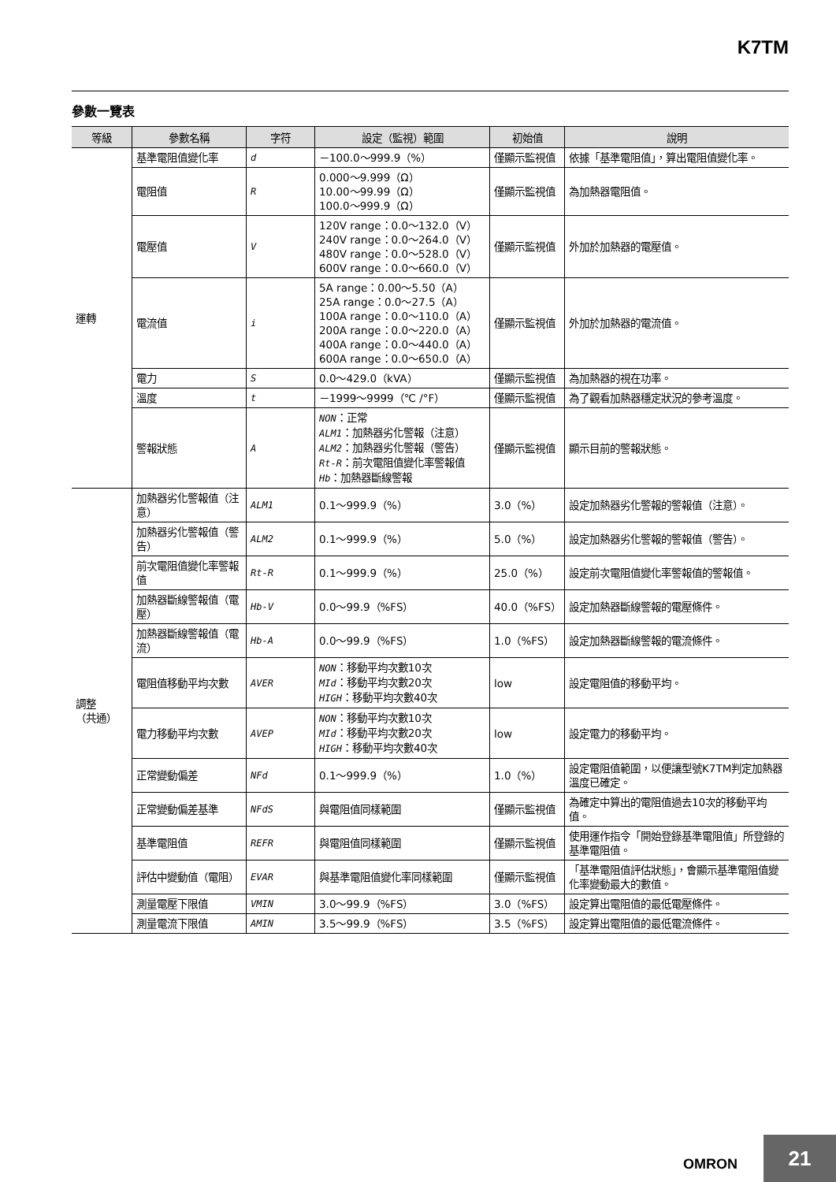K7TM
參數一覽表
| 等級 | 參數名稱 | 字符 | 設定（監視）範圍 | 初始值 | 說明 |
| --- | --- | --- | --- | --- | --- |
| 運轉 | 基準電阻值變化率 | d | －100.0～999.9（%） | 僅顯示監視值 | 依據「基準電阻值」，算出電阻值變化率。 |
| | 電阻值 | R | 0.000～9.999（Ω） 10.00～99.99（Ω） 100.0～999.9（Ω） | 僅顯示監視值 | 為加熱器電阻值。 |
| | 電壓值 | V | 120V range：0.0～132.0（V） 240V range：0.0～264.0（V） 480V range：0.0～528.0（V） 600V range：0.0～660.0（V） | 僅顯示監視值 | 外加於加熱器的電壓值。 |
| | 電流值 | i | 5A range：0.00～5.50（A） 25A range：0.0～27.5（A） 100A range：0.0～110.0（A） 200A range：0.0～220.0（A） 400A range：0.0～440.0（A） 600A range：0.0～650.0（A） | 僅顯示監視值 | 外加於加熱器的電流值。 |
| | 電力 | S | 0.0～429.0（kVA） | 僅顯示監視值 | 為加熱器的視在功率。 |
| | 溫度 | t | －1999～9999（℃ /°F） | 僅顯示監視值 | 為了觀看加熱器穩定狀況的參考溫度。 |
| | 警報狀態 | A | NON ：正常 ALM1 ：加熱器劣化警報（注意） ALM2 ：加熱器劣化警報（警告） Rt-R ：前次電阻值變化率警報值 Hb ：加熱器斷線警報 | 僅顯示監視值 | 顯示目前的警報狀態。 |
| 調整 （共通） | 加熱器劣化警報值（注意） | ALM1 | 0.1～999.9（%） | 3.0（%） | 設定加熱器劣化警報的警報值（注意）。 |
| | 加熱器劣化警報值（警告） | ALM2 | 0.1～999.9（%） | 5.0（%） | 設定加熱器劣化警報的警報值（警告）。 |
| | 前次電阻值變化率警報值 | Rt-R | 0.1～999.9（%） | 25.0（%） | 設定前次電阻值變化率警報值的警報值。 |
| | 加熱器斷線警報值（電壓） | Hb-V | 0.0～99.9（%FS） | 40.0（%FS） | 設定加熱器斷線警報的電壓條件。 |
| | 加熱器斷線警報值（電流） | Hb-A | 0.0～99.9（%FS） | 1.0（%FS） | 設定加熱器斷線警報的電流條件。 |
| | 電阻值移動平均次數 | AVER | NON ：移動平均次數10次 MId ：移動平均次數20次 HIGH ：移動平均次數40次 | low | 設定電阻值的移動平均。 |
| | 電力移動平均次數 | AVEP | NON ：移動平均次數10次 MId ：移動平均次數20次 HIGH ：移動平均次數40次 | low | 設定電力的移動平均。 |
| | 正常變動偏差 | NFd | 0.1～999.9（%） | 1.0（%） | 設定電阻值範圍，以便讓型號K7TM判定加熱器溫度已確定。 |
| | 正常變動偏差基準 | NFdS | 與電阻值同樣範圍 | 僅顯示監視值 | 為確定中算出的電阻值過去10次的移動平均值。 |
| | 基準電阻值 | REFR | 與電阻值同樣範圍 | 僅顯示監視值 | 使用運作指令「開始登錄基準電阻值」所登錄的基準電阻值。 |
| | 評估中變動值（電阻） | EVAR | 與基準電阻值變化率同樣範圍 | 僅顯示監視值 | 「基準電阻值評估狀態」，會顯示基準電阻值變化率變動最大的數值。 |
| | 測量電壓下限值 | VMIN | 3.0～99.9（%FS） | 3.0（%FS） | 設定算出電阻值的最低電壓條件。 |
| | 測量電流下限值 | AMIN | 3.5～99.9（%FS） | 3.5（%FS） | 設定算出電阻值的最低電流條件。 |
OMRON
21